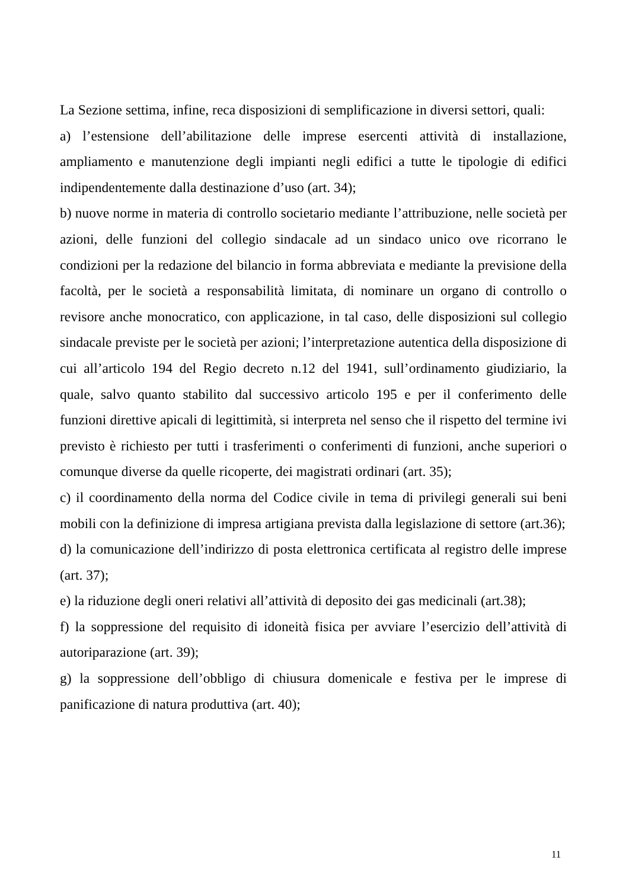La Sezione settima, infine, reca disposizioni di semplificazione in diversi settori, quali:
a) l’estensione dell’abilitazione delle imprese esercenti attività di installazione, ampliamento e manutenzione degli impianti negli edifici a tutte le tipologie di edifici indipendentemente dalla destinazione d’uso (art. 34);
b) nuove norme in materia di controllo societario mediante l’attribuzione, nelle società per azioni, delle funzioni del collegio sindacale ad un sindaco unico ove ricorrano le condizioni per la redazione del bilancio in forma abbreviata e mediante la previsione della facoltà, per le società a responsabilità limitata, di nominare un organo di controllo o revisore anche monocratico, con applicazione, in tal caso, delle disposizioni sul collegio sindacale previste per le società per azioni; l’interpretazione autentica della disposizione di cui all’articolo 194 del Regio decreto n.12 del 1941, sull’ordinamento giudiziario, la quale, salvo quanto stabilito dal successivo articolo 195 e per il conferimento delle funzioni direttive apicali di legittimità, si interpreta nel senso che il rispetto del termine ivi previsto è richiesto per tutti i trasferimenti o conferimenti di funzioni, anche superiori o comunque diverse da quelle ricoperte, dei magistrati ordinari (art. 35);
c) il coordinamento della norma del Codice civile in tema di privilegi generali sui beni mobili con la definizione di impresa artigiana prevista dalla legislazione di settore (art.36);
d) la comunicazione dell’indirizzo di posta elettronica certificata al registro delle imprese (art. 37);
e) la riduzione degli oneri relativi all’attività di deposito dei gas medicinali (art.38);
f) la soppressione del requisito di idoneità fisica per avviare l’esercizio dell’attività di autoriparazione (art. 39);
g) la soppressione dell’obbligo di chiusura domenicale e festiva per le imprese di panificazione di natura produttiva (art. 40);
11